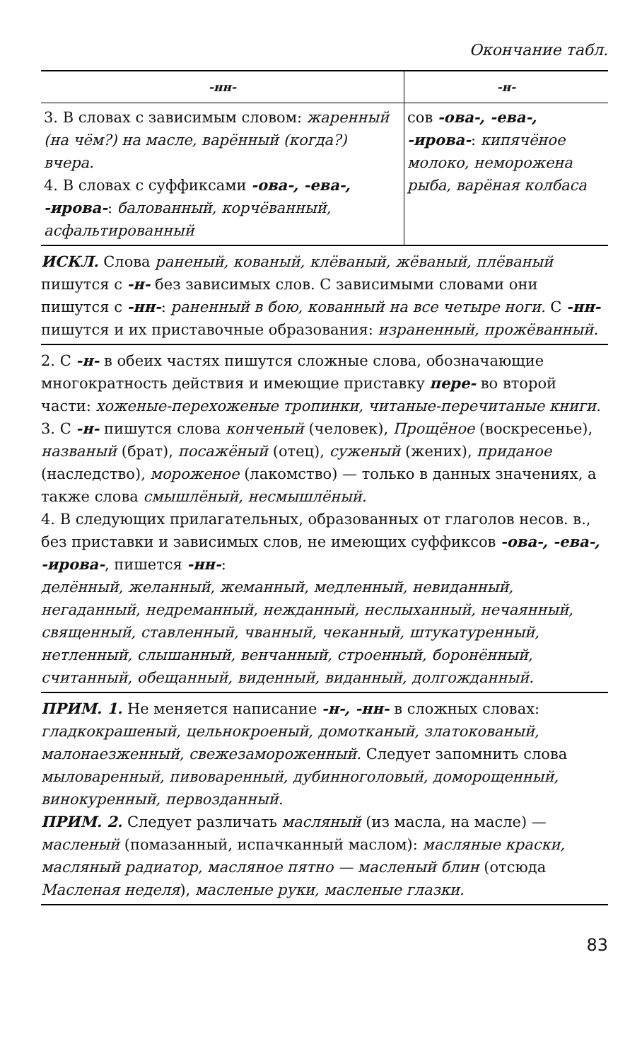Окончание табл.
| -нн- | -н- |
| --- | --- |
| 3. В словах с зависимым словом: жаренный (на чём?) на масле, варённый (когда?) вчера. 4. В словах с суффиксами -ова-, -ева-, -ирова- : балованный, корчёванный, асфальтированный | сов -ова-, -ева-, -ирова- : кипячёное молоко, неморожена рыба, варёная колбаса |
ИСКЛ. Слова раненый, кованый, клёваный, жёваный, плёваный пишутся с -н- без зависимых слов. С зависимыми словами они пишутся с -нн-: раненный в бою, кованный на все четыре ноги. С -нн- пишутся и их приставочные образования: израненный, прожёванный.
2. С -н- в обеих частях пишутся сложные слова, обозначающие многократность действия и имеющие приставку пере- во второй части: хоженые-перехоженые тропинки, читаные-перечитаные книги.
3. С -н- пишутся слова конченый (человек), Прощёное (воскресенье), названый (брат), посажёный (отец), суженый (жених), приданое (наследство), мороженое (лакомство) — только в данных значениях, а также слова смышлёный, несмышлёный.
4. В следующих прилагательных, образованных от глаголов несов. в., без приставки и зависимых слов, не имеющих суффиксов -ова-, -ева-, -ирова-, пишется -нн-:
делённый, желанный, жеманный, медленный, невиданный, негаданный, недреманный, нежданный, неслыханный, нечаянный, священный, ставленный, чванный, чеканный, штукатуренный, нетленный, слышанный, венчанный, строенный, боронённый, считанный, обещанный, виденный, виданный, долгожданный.
ПРИМ. 1. Не меняется написание -н-, -нн- в сложных словах: гладкокрашеный, цельнокроеный, домотканый, златокованый, малонаезженный, свежезамороженный. Следует запомнить слова мыловаренный, пивоваренный, дубинноголовый, доморощенный, винокуренный, первозданный.
ПРИМ. 2. Следует различать масляный (из масла, на масле) — масленый (помазанный, испачканный маслом): масляные краски, масляный радиатор, масляное пятно — масленый блин (отсюда Масленая неделя), масленые руки, масленые глазки.
83